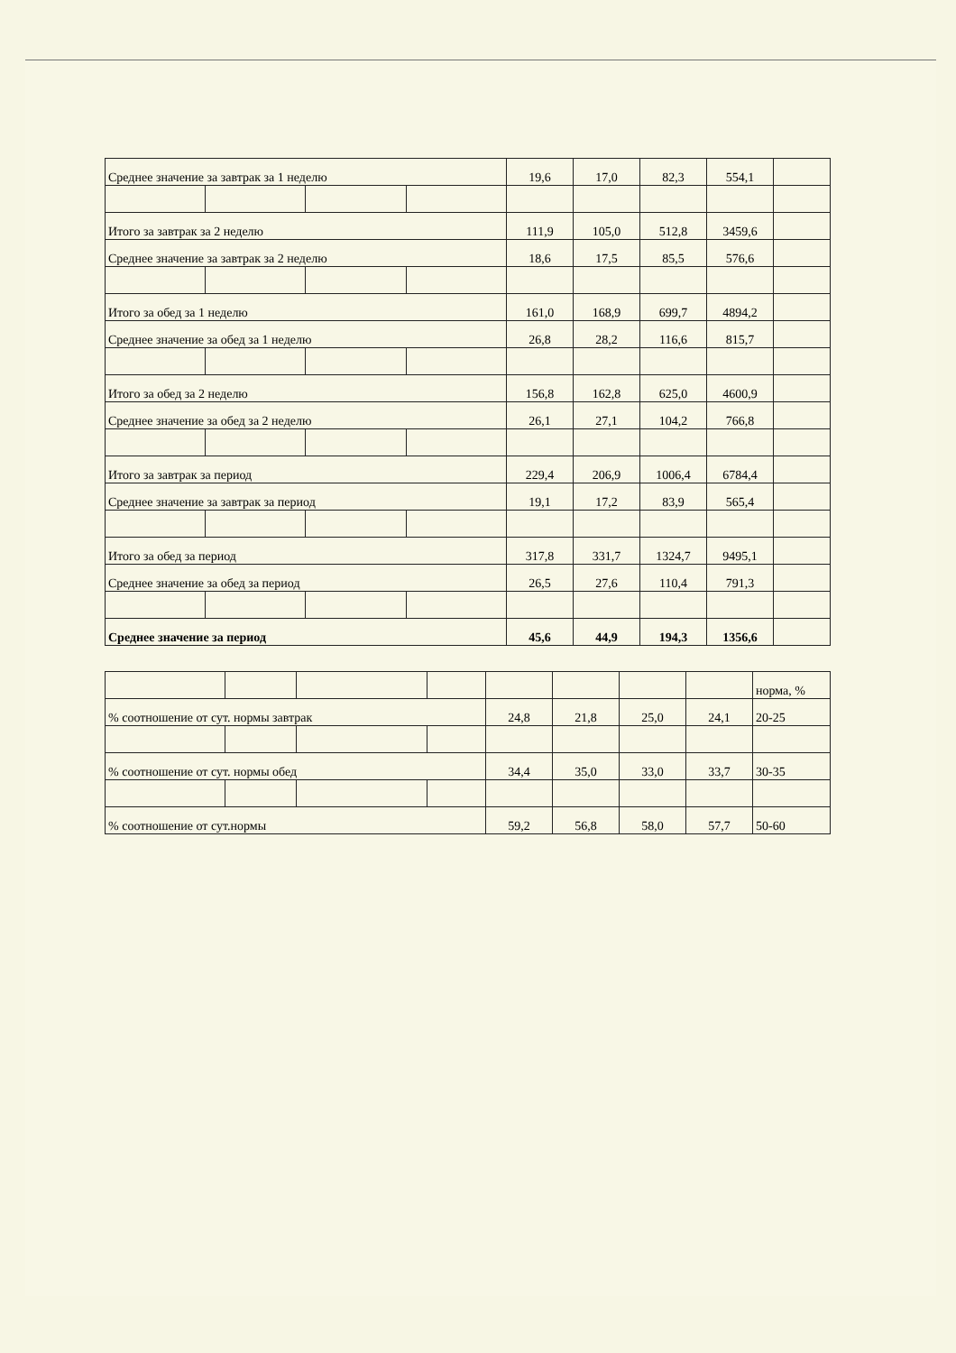| Среднее значение за завтрак за 1 неделю | | | | 19,6 | 17,0 | 82,3 | 554,1 | |
| Итого за завтрак за 2 неделю | | | | 111,9 | 105,0 | 512,8 | 3459,6 | |
| Среднее значение за завтрак за 2 неделю | | | | 18,6 | 17,5 | 85,5 | 576,6 | |
| Итого за обед за 1 неделю | | | | 161,0 | 168,9 | 699,7 | 4894,2 | |
| Среднее значение за обед за 1 неделю | | | | 26,8 | 28,2 | 116,6 | 815,7 | |
| Итого за обед за 2 неделю | | | | 156,8 | 162,8 | 625,0 | 4600,9 | |
| Среднее значение за обед за 2 неделю | | | | 26,1 | 27,1 | 104,2 | 766,8 | |
| Итого за завтрак за период | | | | 229,4 | 206,9 | 1006,4 | 6784,4 | |
| Среднее значение за завтрак за период | | | | 19,1 | 17,2 | 83,9 | 565,4 | |
| Итого за обед за период | | | | 317,8 | 331,7 | 1324,7 | 9495,1 | |
| Среднее значение за обед за период | | | | 26,5 | 27,6 | 110,4 | 791,3 | |
| Среднее значение за период | | | | 45,6 | 44,9 | 194,3 | 1356,6 | |
| | | | | | | | | норма, % |
| % соотношение от сут. нормы завтрак | | | | 24,8 | 21,8 | 25,0 | 24,1 | 20-25 |
| % соотношение от сут. нормы обед | | | | 34,4 | 35,0 | 33,0 | 33,7 | 30-35 |
| % соотношение от сут.нормы | | | | 59,2 | 56,8 | 58,0 | 57,7 | 50-60 |